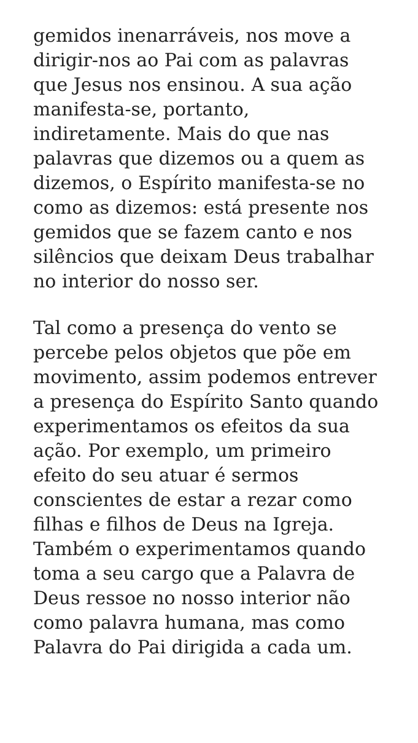gemidos inenarráveis, nos move a
dirigir-nos ao Pai com as palavras
que Jesus nos ensinou. A sua ação
manifesta-se, portanto,
indiretamente. Mais do que nas
palavras que dizemos ou a quem as
dizemos, o Espírito manifesta-se no
como as dizemos: está presente nos
gemidos que se fazem canto e nos
silêncios que deixam Deus trabalhar
no interior do nosso ser.
Tal como a presença do vento se
percebe pelos objetos que põe em
movimento, assim podemos entrever
a presença do Espírito Santo quando
experimentamos os efeitos da sua
ação. Por exemplo, um primeiro
efeito do seu atuar é sermos
conscientes de estar a rezar como
filhas e filhos de Deus na Igreja.
Também o experimentamos quando
toma a seu cargo que a Palavra de
Deus ressoe no nosso interior não
como palavra humana, mas como
Palavra do Pai dirigida a cada um.